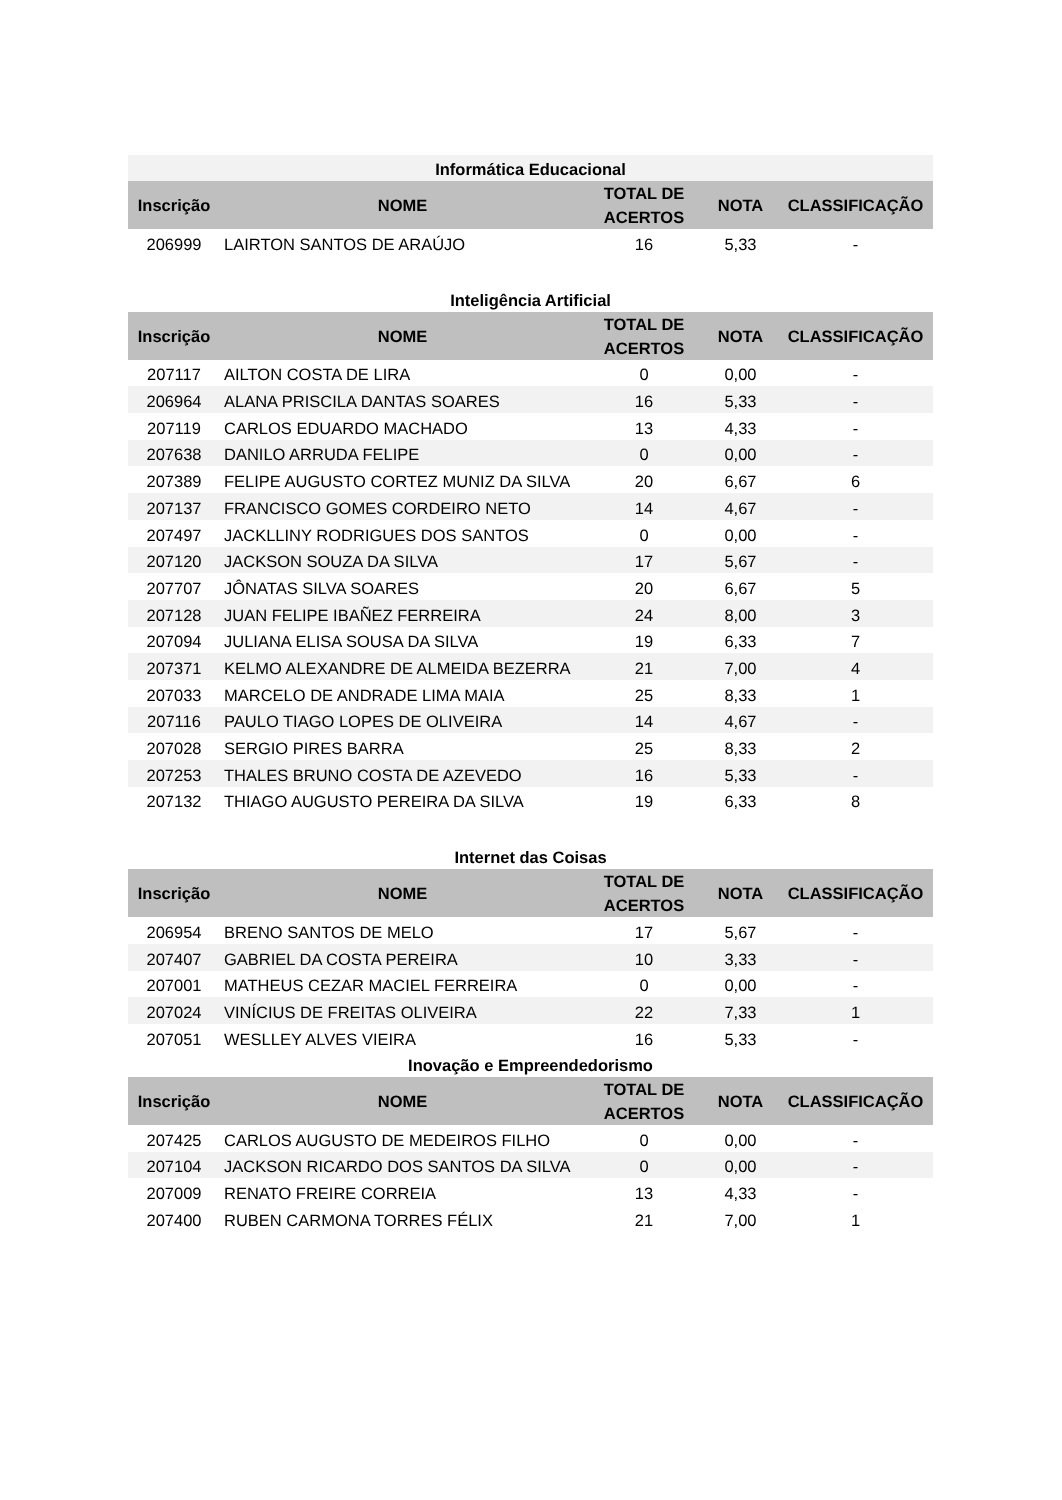| Informática Educacional | | | | |
| --- | --- | --- | --- | --- |
| Inscrição | NOME | TOTAL DE ACERTOS | NOTA | CLASSIFICAÇÃO |
| 206999 | LAIRTON SANTOS DE ARAÚJO | 16 | 5,33 | - |
| Inteligência Artificial | | | | |
| --- | --- | --- | --- | --- |
| Inscrição | NOME | TOTAL DE ACERTOS | NOTA | CLASSIFICAÇÃO |
| 207117 | AILTON COSTA DE LIRA | 0 | 0,00 | - |
| 206964 | ALANA PRISCILA DANTAS SOARES | 16 | 5,33 | - |
| 207119 | CARLOS EDUARDO MACHADO | 13 | 4,33 | - |
| 207638 | DANILO ARRUDA FELIPE | 0 | 0,00 | - |
| 207389 | FELIPE AUGUSTO CORTEZ MUNIZ DA SILVA | 20 | 6,67 | 6 |
| 207137 | FRANCISCO GOMES CORDEIRO NETO | 14 | 4,67 | - |
| 207497 | JACKLLINY RODRIGUES DOS SANTOS | 0 | 0,00 | - |
| 207120 | JACKSON SOUZA DA SILVA | 17 | 5,67 | - |
| 207707 | JÔNATAS SILVA SOARES | 20 | 6,67 | 5 |
| 207128 | JUAN FELIPE IBAÑEZ FERREIRA | 24 | 8,00 | 3 |
| 207094 | JULIANA ELISA SOUSA DA SILVA | 19 | 6,33 | 7 |
| 207371 | KELMO ALEXANDRE DE ALMEIDA BEZERRA | 21 | 7,00 | 4 |
| 207033 | MARCELO DE ANDRADE LIMA MAIA | 25 | 8,33 | 1 |
| 207116 | PAULO TIAGO LOPES DE OLIVEIRA | 14 | 4,67 | - |
| 207028 | SERGIO PIRES BARRA | 25 | 8,33 | 2 |
| 207253 | THALES BRUNO COSTA DE AZEVEDO | 16 | 5,33 | - |
| 207132 | THIAGO AUGUSTO PEREIRA DA SILVA | 19 | 6,33 | 8 |
| Internet das Coisas | | | | |
| --- | --- | --- | --- | --- |
| Inscrição | NOME | TOTAL DE ACERTOS | NOTA | CLASSIFICAÇÃO |
| 206954 | BRENO SANTOS DE MELO | 17 | 5,67 | - |
| 207407 | GABRIEL DA COSTA PEREIRA | 10 | 3,33 | - |
| 207001 | MATHEUS CEZAR MACIEL FERREIRA | 0 | 0,00 | - |
| 207024 | VINÍCIUS DE FREITAS OLIVEIRA | 22 | 7,33 | 1 |
| 207051 | WESLLEY ALVES VIEIRA | 16 | 5,33 | - |
| Inovação e Empreendedorismo | | | | |
| --- | --- | --- | --- | --- |
| Inscrição | NOME | TOTAL DE ACERTOS | NOTA | CLASSIFICAÇÃO |
| 207425 | CARLOS AUGUSTO DE MEDEIROS FILHO | 0 | 0,00 | - |
| 207104 | JACKSON RICARDO DOS SANTOS DA SILVA | 0 | 0,00 | - |
| 207009 | RENATO FREIRE CORREIA | 13 | 4,33 | - |
| 207400 | RUBEN CARMONA TORRES FÉLIX | 21 | 7,00 | 1 |